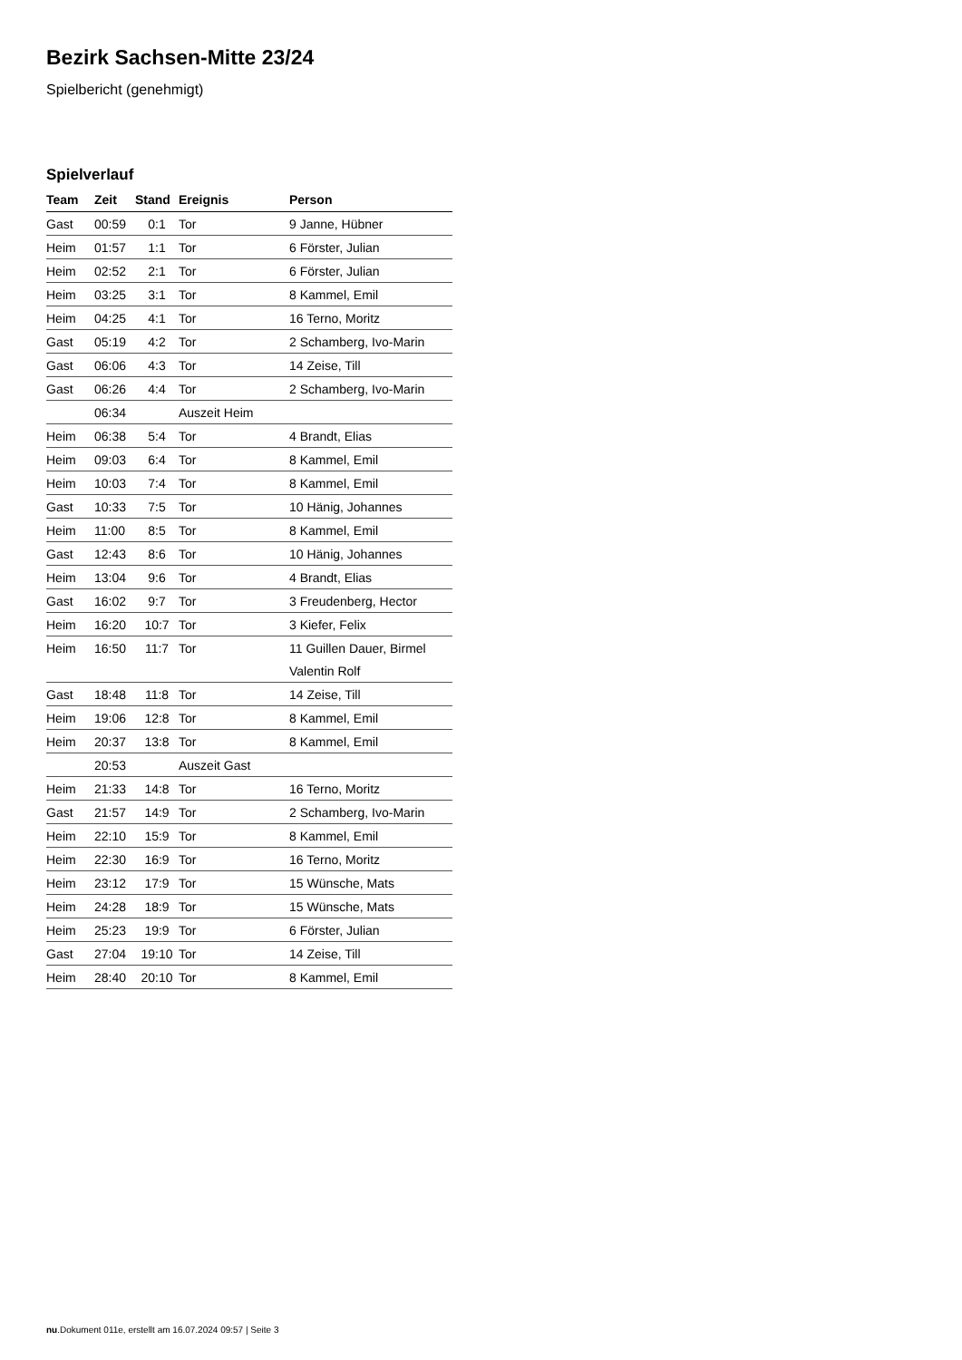Bezirk Sachsen-Mitte 23/24
Spielbericht (genehmigt)
Spielverlauf
| Team | Zeit | Stand | Ereignis | Person |
| --- | --- | --- | --- | --- |
| Gast | 00:59 | 0:1 | Tor | 9 Janne, Hübner |
| Heim | 01:57 | 1:1 | Tor | 6 Förster, Julian |
| Heim | 02:52 | 2:1 | Tor | 6 Förster, Julian |
| Heim | 03:25 | 3:1 | Tor | 8 Kammel, Emil |
| Heim | 04:25 | 4:1 | Tor | 16 Terno, Moritz |
| Gast | 05:19 | 4:2 | Tor | 2 Schamberg, Ivo-Marin |
| Gast | 06:06 | 4:3 | Tor | 14 Zeise, Till |
| Gast | 06:26 | 4:4 | Tor | 2 Schamberg, Ivo-Marin |
| | 06:34 | | Auszeit Heim | |
| Heim | 06:38 | 5:4 | Tor | 4 Brandt, Elias |
| Heim | 09:03 | 6:4 | Tor | 8 Kammel, Emil |
| Heim | 10:03 | 7:4 | Tor | 8 Kammel, Emil |
| Gast | 10:33 | 7:5 | Tor | 10 Hänig, Johannes |
| Heim | 11:00 | 8:5 | Tor | 8 Kammel, Emil |
| Gast | 12:43 | 8:6 | Tor | 10 Hänig, Johannes |
| Heim | 13:04 | 9:6 | Tor | 4 Brandt, Elias |
| Gast | 16:02 | 9:7 | Tor | 3 Freudenberg, Hector |
| Heim | 16:20 | 10:7 | Tor | 3 Kiefer, Felix |
| Heim | 16:50 | 11:7 | Tor | 11 Guillen Dauer, Birmel |
| | | | | Valentin Rolf |
| Gast | 18:48 | 11:8 | Tor | 14 Zeise, Till |
| Heim | 19:06 | 12:8 | Tor | 8 Kammel, Emil |
| Heim | 20:37 | 13:8 | Tor | 8 Kammel, Emil |
| | 20:53 | | Auszeit Gast | |
| Heim | 21:33 | 14:8 | Tor | 16 Terno, Moritz |
| Gast | 21:57 | 14:9 | Tor | 2 Schamberg, Ivo-Marin |
| Heim | 22:10 | 15:9 | Tor | 8 Kammel, Emil |
| Heim | 22:30 | 16:9 | Tor | 16 Terno, Moritz |
| Heim | 23:12 | 17:9 | Tor | 15 Wünsche, Mats |
| Heim | 24:28 | 18:9 | Tor | 15 Wünsche, Mats |
| Heim | 25:23 | 19:9 | Tor | 6 Förster, Julian |
| Gast | 27:04 | 19:10 | Tor | 14 Zeise, Till |
| Heim | 28:40 | 20:10 | Tor | 8 Kammel, Emil |
nu.Dokument 011e, erstellt am 16.07.2024 09:57 | Seite 3